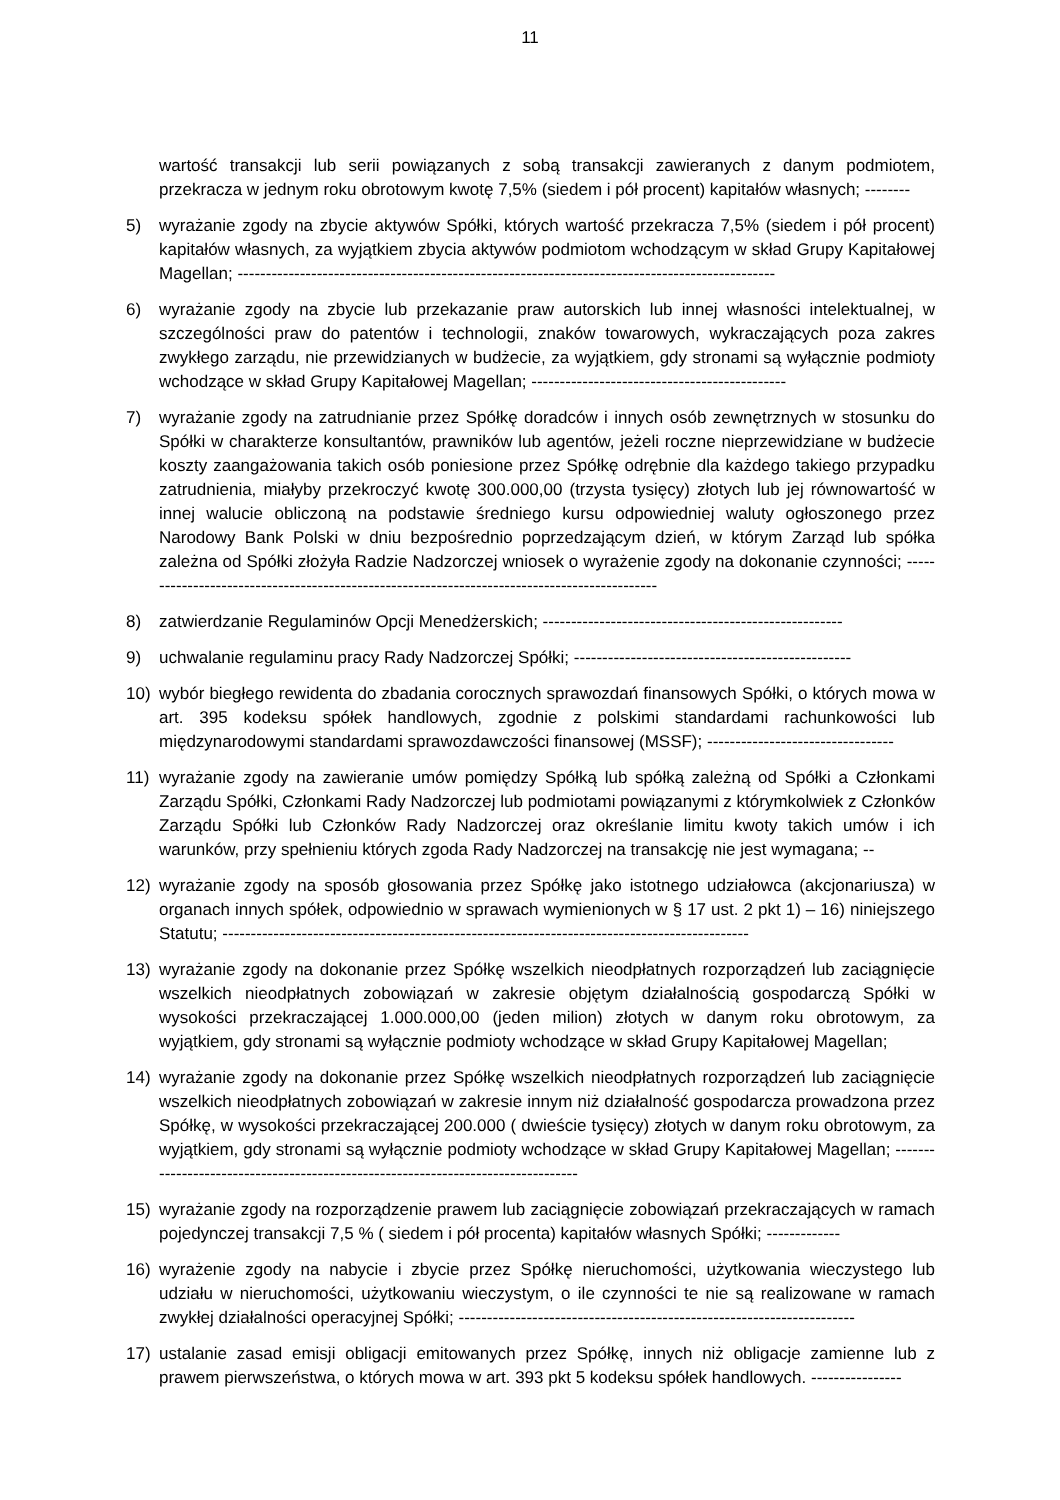11
wartość transakcji lub serii powiązanych z sobą transakcji zawieranych z danym podmiotem, przekracza w jednym roku obrotowym kwotę 7,5% (siedem i pół procent) kapitałów własnych; --------
5) wyrażanie zgody na zbycie aktywów Spółki, których wartość przekracza 7,5% (siedem i pół procent) kapitałów własnych, za wyjątkiem zbycia aktywów podmiotom wchodzącym w skład Grupy Kapitałowej Magellan; -----------------------------------------------------------------------------------------------
6) wyrażanie zgody na zbycie lub przekazanie praw autorskich lub innej własności intelektualnej, w szczególności praw do patentów i technologii, znaków towarowych, wykraczających poza zakres zwykłego zarządu, nie przewidzianych w budżecie, za wyjątkiem, gdy stronami są wyłącznie podmioty wchodzące w skład Grupy Kapitałowej Magellan; ---------------------------------------------
7) wyrażanie zgody na zatrudnianie przez Spółkę doradców i innych osób zewnętrznych w stosunku do Spółki w charakterze konsultantów, prawników lub agentów, jeżeli roczne nieprzewidziane w budżecie koszty zaangażowania takich osób poniesione przez Spółkę odrębnie dla każdego takiego przypadku zatrudnienia, miałyby przekroczyć kwotę 300.000,00 (trzysta tysięcy) złotych lub jej równowartość w innej walucie obliczoną na podstawie średniego kursu odpowiedniej waluty ogłoszonego przez Narodowy Bank Polski w dniu bezpośrednio poprzedzającym dzień, w którym Zarząd lub spółka zależna od Spółki złożyła Radzie Nadzorczej wniosek o wyrażenie zgody na dokonanie czynności; ---------------------------------------------------------------------------------------------
8) zatwierdzanie Regulaminów Opcji Menedżerskich; -----------------------------------------------------
9) uchwalanie regulaminu pracy Rady Nadzorczej Spółki; -------------------------------------------------
10) wybór biegłego rewidenta do zbadania corocznych sprawozdań finansowych Spółki, o których mowa w art. 395 kodeksu spółek handlowych, zgodnie z polskimi standardami rachunkowości lub międzynarodowymi standardami sprawozdawczości finansowej (MSSF); ---------------------------------
11) wyrażanie zgody na zawieranie umów pomiędzy Spółką lub spółką zależną od Spółki a Członkami Zarządu Spółki, Członkami Rady Nadzorczej lub podmiotami powiązanymi z którymkolwiek z Członków Zarządu Spółki lub Członków Rady Nadzorczej oraz określanie limitu kwoty takich umów i ich warunków, przy spełnieniu których zgoda Rady Nadzorczej na transakcję nie jest wymagana; --
12) wyrażanie zgody na sposób głosowania przez Spółkę jako istotnego udziałowca (akcjonariusza) w organach innych spółek, odpowiednio w sprawach wymienionych w § 17 ust. 2 pkt 1) – 16) niniejszego Statutu; ---------------------------------------------------------------------------------------------
13) wyrażanie zgody na dokonanie przez Spółkę wszelkich nieodpłatnych rozporządzeń lub zaciągnięcie wszelkich nieodpłatnych zobowiązań w zakresie objętym działalnością gospodarczą Spółki w wysokości przekraczającej 1.000.000,00 (jeden milion) złotych w danym roku obrotowym, za wyjątkiem, gdy stronami są wyłącznie podmioty wchodzące w skład Grupy Kapitałowej Magellan;
14) wyrażanie zgody na dokonanie przez Spółkę wszelkich nieodpłatnych rozporządzeń lub zaciągnięcie wszelkich nieodpłatnych zobowiązań w zakresie innym niż działalność gospodarcza prowadzona przez Spółkę, w wysokości przekraczającej 200.000 ( dwieście tysięcy) złotych w danym roku obrotowym, za wyjątkiem, gdy stronami są wyłącznie podmioty wchodzące w skład Grupy Kapitałowej Magellan; ---------------------------------------------------------------------------------
15) wyrażanie zgody na rozporządzenie prawem lub zaciągnięcie zobowiązań przekraczających w ramach pojedynczej transakcji 7,5 % ( siedem i pół procenta) kapitałów własnych Spółki; -------------
16) wyrażenie zgody na nabycie i zbycie przez Spółkę nieruchomości, użytkowania wieczystego lub udziału w nieruchomości, użytkowaniu wieczystym, o ile czynności te nie są realizowane w ramach zwykłej działalności operacyjnej Spółki; ----------------------------------------------------------------------
17) ustalanie zasad emisji obligacji emitowanych przez Spółkę, innych niż obligacje zamienne lub z prawem pierwszeństwa, o których mowa w art. 393 pkt 5 kodeksu spółek handlowych. ----------------